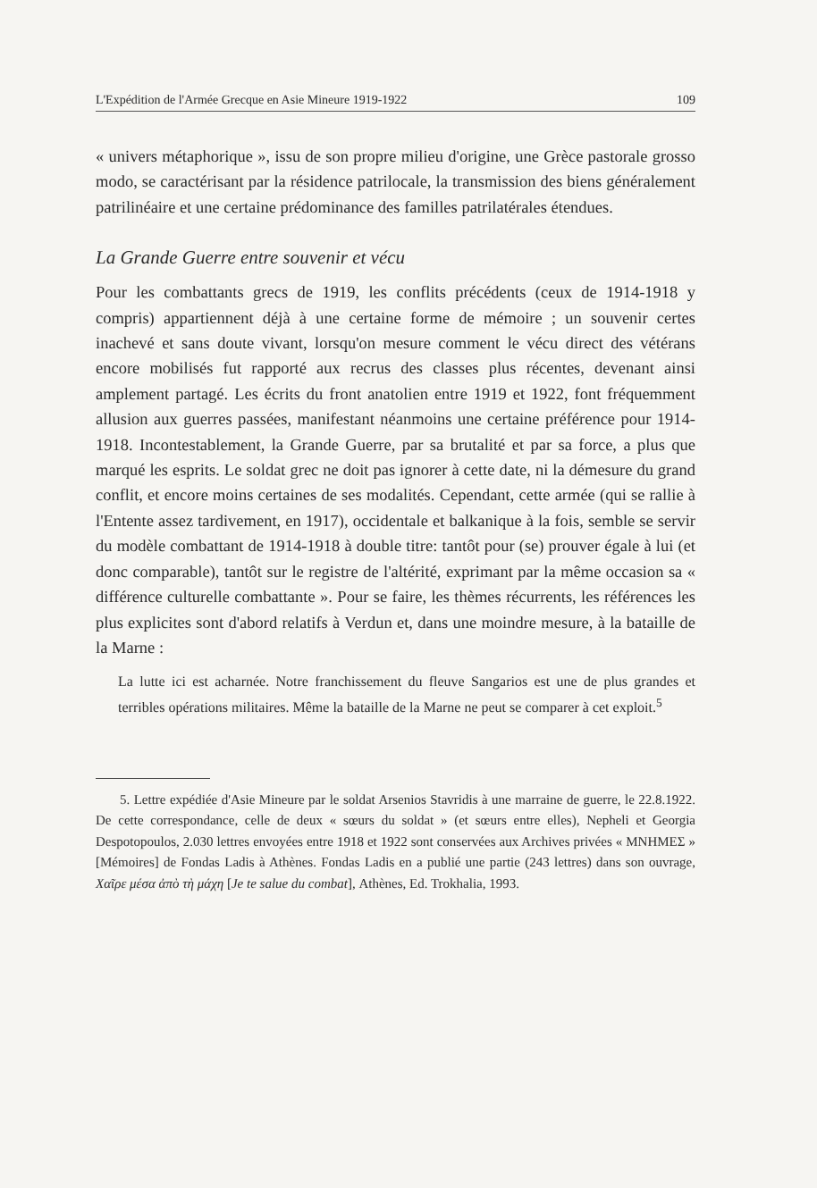L'Expédition de l'Armée Grecque en Asie Mineure 1919-1922 109
« univers métaphorique », issu de son propre milieu d'origine, une Grèce pastorale grosso modo, se caractérisant par la résidence patrilocale, la transmission des biens généralement patrilinéaire et une certaine prédominance des familles patrilatérales étendues.
La Grande Guerre entre souvenir et vécu
Pour les combattants grecs de 1919, les conflits précédents (ceux de 1914-1918 y compris) appartiennent déjà à une certaine forme de mémoire ; un souvenir certes inachevé et sans doute vivant, lorsqu'on mesure comment le vécu direct des vétérans encore mobilisés fut rapporté aux recrus des classes plus récentes, devenant ainsi amplement partagé. Les écrits du front anatolien entre 1919 et 1922, font fréquemment allusion aux guerres passées, manifestant néanmoins une certaine préférence pour 1914-1918. Incontestablement, la Grande Guerre, par sa brutalité et par sa force, a plus que marqué les esprits. Le soldat grec ne doit pas ignorer à cette date, ni la démesure du grand conflit, et encore moins certaines de ses modalités. Cependant, cette armée (qui se rallie à l'Entente assez tardivement, en 1917), occidentale et balkanique à la fois, semble se servir du modèle combattant de 1914-1918 à double titre: tantôt pour (se) prouver égale à lui (et donc comparable), tantôt sur le registre de l'altérité, exprimant par la même occasion sa « différence culturelle combattante ». Pour se faire, les thèmes récurrents, les références les plus explicites sont d'abord relatifs à Verdun et, dans une moindre mesure, à la bataille de la Marne :
La lutte ici est acharnée. Notre franchissement du fleuve Sangarios est une de plus grandes et terribles opérations militaires. Même la bataille de la Marne ne peut se comparer à cet exploit.<sup>5</sup>
5. Lettre expédiée d'Asie Mineure par le soldat Arsenios Stavridis à une marraine de guerre, le 22.8.1922. De cette correspondance, celle de deux « sœurs du soldat » (et sœurs entre elles), Nepheli et Georgia Despotopoulos, 2.030 lettres envoyées entre 1918 et 1922 sont conservées aux Archives privées « ΜΝΗΜΕΣ » [Mémoires] de Fondas Ladis à Athènes. Fondas Ladis en a publié une partie (243 lettres) dans son ouvrage, Χαῖρε μέσα ἀπὸ τὴ μάχη [Je te salue du combat], Athènes, Ed. Trokhalia, 1993.